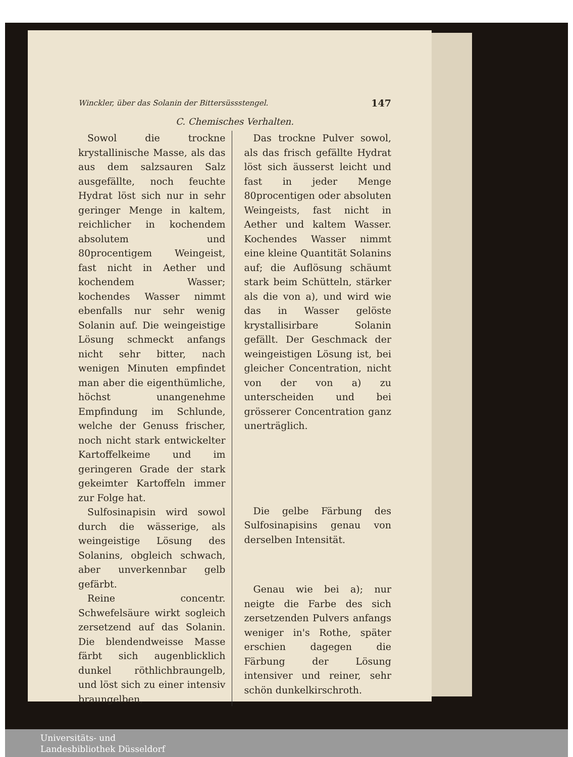Winckler, über das Solanin der Bittersüssstengel. 147
C. Chemisches Verhalten.
Sowol die trockne krystallinische Masse, als das aus dem salzsauren Salz ausgefällte, noch feuchte Hydrat löst sich nur in sehr geringer Menge in kaltem, reichlicher in kochendem absolutem und 80procentigem Weingeist, fast nicht in Aether und kochendem Wasser; kochendes Wasser nimmt ebenfalls nur sehr wenig Solanin auf. Die weingeistige Lösung schmeckt anfangs nicht sehr bitter, nach wenigen Minuten empfindet man aber die eigenthümliche, höchst unangenehme Empfindung im Schlunde, welche der Genuss frischer, noch nicht stark entwickelter Kartoffelkeime und im geringeren Grade der stark gekeimter Kartoffeln immer zur Folge hat.
Sulfosinapisin wird sowol durch die wässerige, als weingeistige Lösung des Solanins, obgleich schwach, aber unverkennbar gelb gefärbt.
Reine concentr. Schwefelsäure wirkt sogleich zersetzend auf das Solanin. Die blendendweisse Masse färbt sich augenblicklich dunkel röthlichbraungelb, und löst sich zu einer intensiv braungelben,
Das trockne Pulver sowol, als das frisch gefällte Hydrat löst sich äusserst leicht und fast in jeder Menge 80procentigen oder absoluten Weingeists, fast nicht in Aether und kaltem Wasser. Kochendes Wasser nimmt eine kleine Quantität Solanins auf; die Auflösung schäumt stark beim Schütteln, stärker als die von a), und wird wie das in Wasser gelöste krystallisirbare Solanin gefällt. Der Geschmack der weingeistigen Lösung ist, bei gleicher Concentration, nicht von der von a) zu unterscheiden und bei grösserer Concentration ganz unerträglich.
Die gelbe Färbung des Sulfosinapisins genau von derselben Intensität.
Genau wie bei a); nur neigte die Farbe des sich zersetzenden Pulvers anfangs weniger in's Rothe, später erschien dagegen die Färbung der Lösung intensiver und reiner, sehr schön dunkelkirschroth.
Universitäts- und
Landesbibliothek Düsseldorf